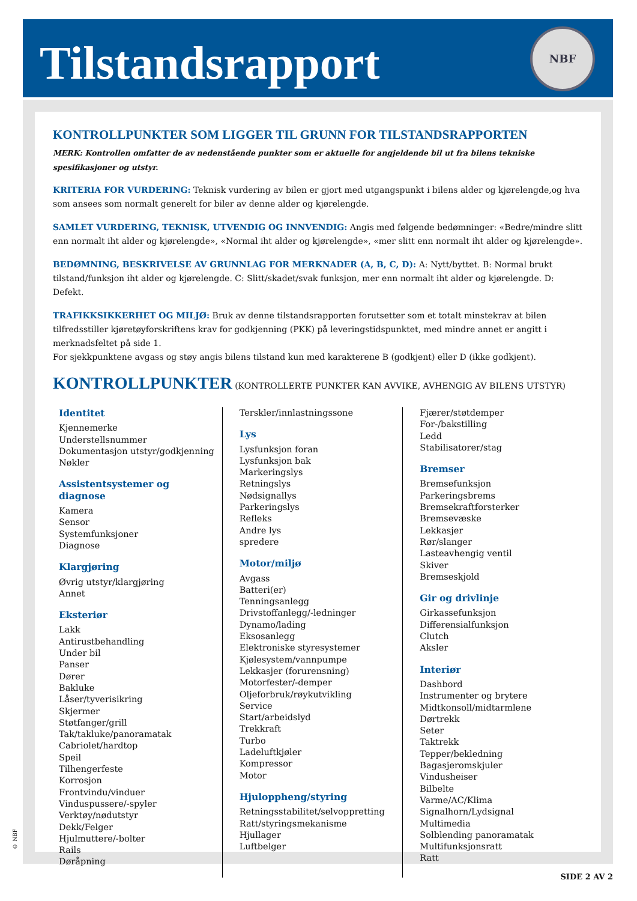Tilstandsrapport
NBF
KONTROLLPUNKTER SOM LIGGER TIL GRUNN FOR TILSTANDSRAPPORTEN
MERK: Kontrollen omfatter de av nedenstående punkter som er aktuelle for angjeldende bil ut fra bilens tekniske spesifikasjoner og utstyr.
KRITERIA FOR VURDERING: Teknisk vurdering av bilen er gjort med utgangspunkt i bilens alder og kjørelengde,og hva som ansees som normalt generelt for biler av denne alder og kjørelengde.
SAMLET VURDERING, TEKNISK, UTVENDIG OG INNVENDIG: Angis med følgende bedømninger: «Bedre/mindre slitt enn normalt iht alder og kjørelengde», «Normal iht alder og kjørelengde», «mer slitt enn normalt iht alder og kjørelengde».
BEDØMNING, BESKRIVELSE AV GRUNNLAG FOR MERKNADER (A, B, C, D): A: Nytt/byttet. B: Normal brukt tilstand/funksjon iht alder og kjørelengde. C: Slitt/skadet/svak funksjon, mer enn normalt iht alder og kjørelengde. D: Defekt.
TRAFIKKSIKKERHET OG MILJØ: Bruk av denne tilstandsrapporten forutsetter som et totalt minstekrav at bilen tilfredsstiller kjøretøyforskriftens krav for godkjenning (PKK) på leveringstidspunktet, med mindre annet er angitt i merknadsfeltet på side 1.
For sjekkpunktene avgass og støy angis bilens tilstand kun med karakterene B (godkjent) eller D (ikke godkjent).
KONTROLLPUNKTER (KONTROLLERTE PUNKTER KAN AVVIKE, AVHENGIG AV BILENS UTSTYR)
Identitet
Kjennemerke
Understellsnummer
Dokumentasjon utstyr/godkjenning
Nøkler
Assistentsystemer og diagnose
Kamera
Sensor
Systemfunksjoner
Diagnose
Klargjøring
Øvrig utstyr/klargjøring
Annet
Eksteriør
Lakk
Antirustbehandling
Under bil
Panser
Dører
Bakluke
Låser/tyverisikring
Skjermer
Støtfanger/grill
Tak/takluke/panoramatak
Cabriolet/hardtop
Speil
Tilhengerfeste
Korrosjon
Frontvindu/vinduer
Vinduspussere/-spyler
Verktøy/nødutstyr
Dekk/Felger
Hjulmuttere/-bolter
Rails
Døråpning
Terskler/innlastningssone
Lys
Lysfunksjon foran
Lysfunksjon bak
Markeringslys
Retningslys
Nødsignallys
Parkeringslys
Refleks
Andre lys
spredere
Motor/miljø
Avgass
Batteri(er)
Tenningsanlegg
Drivstoffanlegg/-ledninger
Dynamo/lading
Eksosanlegg
Elektroniske styresystemer
Kjølesystem/vannpumpe
Lekkasjer (forurensning)
Motorfester/-demper
Oljeforbruk/røykutvikling
Service
Start/arbeidslyd
Trekkraft
Turbo
Ladeluftkjøler
Kompressor
Motor
Hjuloppheng/styring
Retningsstabilitet/selvoppretting
Ratt/styringsmekanisme
Hjullager
Luftbelger
Fjærer/støtdemper
For-/bakstilling
Ledd
Stabilisatorer/stag
Bremser
Bremsefunksjon
Parkeringsbrems
Bremsekraftforsterker
Bremsevæske
Lekkasjer
Rør/slanger
Lasteavhengig ventil
Skiver
Bremseskjold
Gir og drivlinje
Girkassefunksjon
Differensialfunksjon
Clutch
Aksler
Interiør
Dashbord
Instrumenter og brytere
Midtkonsoll/midtarmlene
Dørtrekk
Seter
Taktrekk
Tepper/bekledning
Bagasjeromskjuler
Vindusheiser
Bilbelte
Varme/AC/Klima
Signalhorn/Lydsignal
Multimedia
Solblending panoramatak
Multifunksjonsratt
Ratt
© NBF
SIDE 2 AV 2